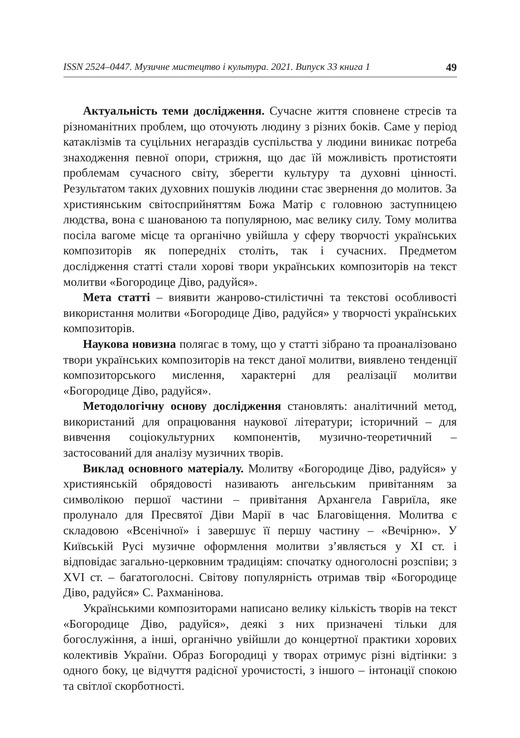ISSN 2524–0447. Музичне мистецтво і культура. 2021. Випуск 33 книга 1 49
Актуальність теми дослідження. Сучасне життя сповнене стресів та різноманітних проблем, що оточують людину з різних боків. Саме у період катаклізмів та суцільних негараздів суспільства у людини виникає потреба знаходження певної опори, стрижня, що дає їй можливість протистояти проблемам сучасного світу, зберегти культуру та духовні цінності. Результатом таких духовних пошуків людини стає звернення до молитов. За християнським світосприйняттям Божа Матір є головною заступницею людства, вона є шанованою та популярною, має велику силу. Тому молитва посіла вагоме місце та органічно увійшла у сферу творчості українських композиторів як попередніх століть, так і сучасних. Предметом дослідження статті стали хорові твори українських композиторів на текст молитви «Богородице Діво, радуйся».
Мета статті – виявити жанрово-стилістичні та текстові особливості використання молитви «Богородице Діво, радуйся» у творчості українських композиторів.
Наукова новизна полягає в тому, що у статті зібрано та проаналізовано твори українських композиторів на текст даної молитви, виявлено тенденції композиторського мислення, характерні для реалізації молитви «Богородице Діво, радуйся».
Методологічну основу дослідження становлять: аналітичний метод, використаний для опрацювання наукової літератури; історичний – для вивчення соціокультурних компонентів, музично-теоретичний –застосований для аналізу музичних творів.
Виклад основного матеріалу. Молитву «Богородице Діво, радуйся» у християнській обрядовості називають ангельським привітанням за символікою першої частини – привітання Архангела Гавриїла, яке пролунало для Пресвятої Діви Марії в час Благовіщення. Молитва є складовою «Всенічної» і завершує її першу частину – «Вечірню». У Київській Русі музичне оформлення молитви з’являється у XI ст. і відповідає загально-церковним традиціям: спочатку одноголосні розспіви; з XVI ст. – багатоголосні. Світову популярність отримав твір «Богородице Діво, радуйся» С. Рахманінова.
Українськими композиторами написано велику кількість творів на текст «Богородице Діво, радуйся», деякі з них призначені тільки для богослужіння, а інші, органічно увійшли до концертної практики хорових колективів України. Образ Богородиці у творах отримує різні відтінки: з одного боку, це відчуття радісної урочистості, з іншого – інтонації спокою та світлої скорботності.